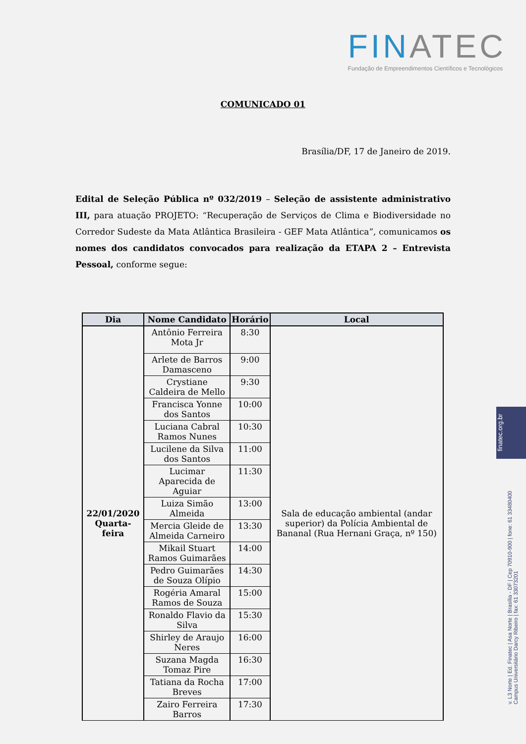FINATEC
Fundação de Empreendimentos Científicos e Tecnológicos
COMUNICADO 01
Brasília/DF, 17 de Janeiro de 2019.
Edital de Seleção Pública nº 032/2019 – Seleção de assistente administrativo III, para atuação PROJETO: “Recuperação de Serviços de Clima e Biodiversidade no Corredor Sudeste da Mata Atlântica Brasileira - GEF Mata Atlântica”, comunicamos os nomes dos candidatos convocados para realização da ETAPA 2 – Entrevista Pessoal, conforme segue:
| Dia | Nome Candidato | Horário | Local |
| --- | --- | --- | --- |
| 22/01/2020 Quarta-feira | Antônio Ferreira Mota Jr | 8:30 | Sala de educação ambiental (andar superior) da Polícia Ambiental de Bananal (Rua Hernani Graça, nº 150) |
| | Arlete de Barros Damasceno | 9:00 | |
| | Crystiane Caldeira de Mello | 9:30 | |
| | Francisca Yonne dos Santos | 10:00 | |
| | Luciana Cabral Ramos Nunes | 10:30 | |
| | Lucilene da Silva dos Santos | 11:00 | |
| | Lucimar Aparecida de Aguiar | 11:30 | |
| | Luiza Simão Almeida | 13:00 | |
| | Mercia Gleide de Almeida Carneiro | 13:30 | |
| | Mikail Stuart Ramos Guimarães | 14:00 | |
| | Pedro Guimarães de Souza Olípio | 14:30 | |
| | Rogéria Amaral Ramos de Souza | 15:00 | |
| | Ronaldo Flavio da Silva | 15:30 | |
| | Shirley de Araujo Neres | 16:00 | |
| | Suzana Magda Tomaz Pire | 16:30 | |
| | Tatiana da Rocha Breves | 17:00 | |
| | Zairo Ferreira Barros | 17:30 | |
finatec.org.br
v. L3 Norte | Ed. Finatec | Asa Norte | Brasília - DF | Cep 70910-900 | fone: 61 33480400 Campus Universitário Darcy Ribeiro | fax: 61 33073201